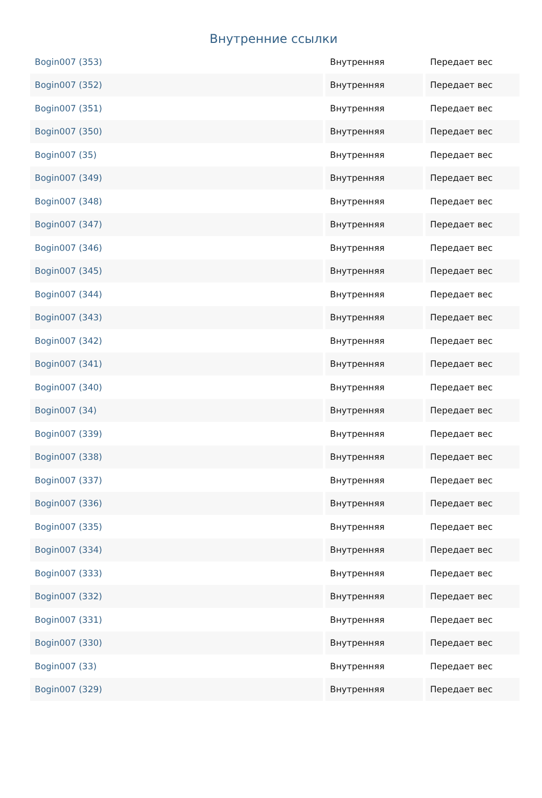Внутренние ссылки
| Bogin007 (353) | Внутренняя | Передает вес |
| Bogin007 (352) | Внутренняя | Передает вес |
| Bogin007 (351) | Внутренняя | Передает вес |
| Bogin007 (350) | Внутренняя | Передает вес |
| Bogin007 (35) | Внутренняя | Передает вес |
| Bogin007 (349) | Внутренняя | Передает вес |
| Bogin007 (348) | Внутренняя | Передает вес |
| Bogin007 (347) | Внутренняя | Передает вес |
| Bogin007 (346) | Внутренняя | Передает вес |
| Bogin007 (345) | Внутренняя | Передает вес |
| Bogin007 (344) | Внутренняя | Передает вес |
| Bogin007 (343) | Внутренняя | Передает вес |
| Bogin007 (342) | Внутренняя | Передает вес |
| Bogin007 (341) | Внутренняя | Передает вес |
| Bogin007 (340) | Внутренняя | Передает вес |
| Bogin007 (34) | Внутренняя | Передает вес |
| Bogin007 (339) | Внутренняя | Передает вес |
| Bogin007 (338) | Внутренняя | Передает вес |
| Bogin007 (337) | Внутренняя | Передает вес |
| Bogin007 (336) | Внутренняя | Передает вес |
| Bogin007 (335) | Внутренняя | Передает вес |
| Bogin007 (334) | Внутренняя | Передает вес |
| Bogin007 (333) | Внутренняя | Передает вес |
| Bogin007 (332) | Внутренняя | Передает вес |
| Bogin007 (331) | Внутренняя | Передает вес |
| Bogin007 (330) | Внутренняя | Передает вес |
| Bogin007 (33) | Внутренняя | Передает вес |
| Bogin007 (329) | Внутренняя | Передает вес |